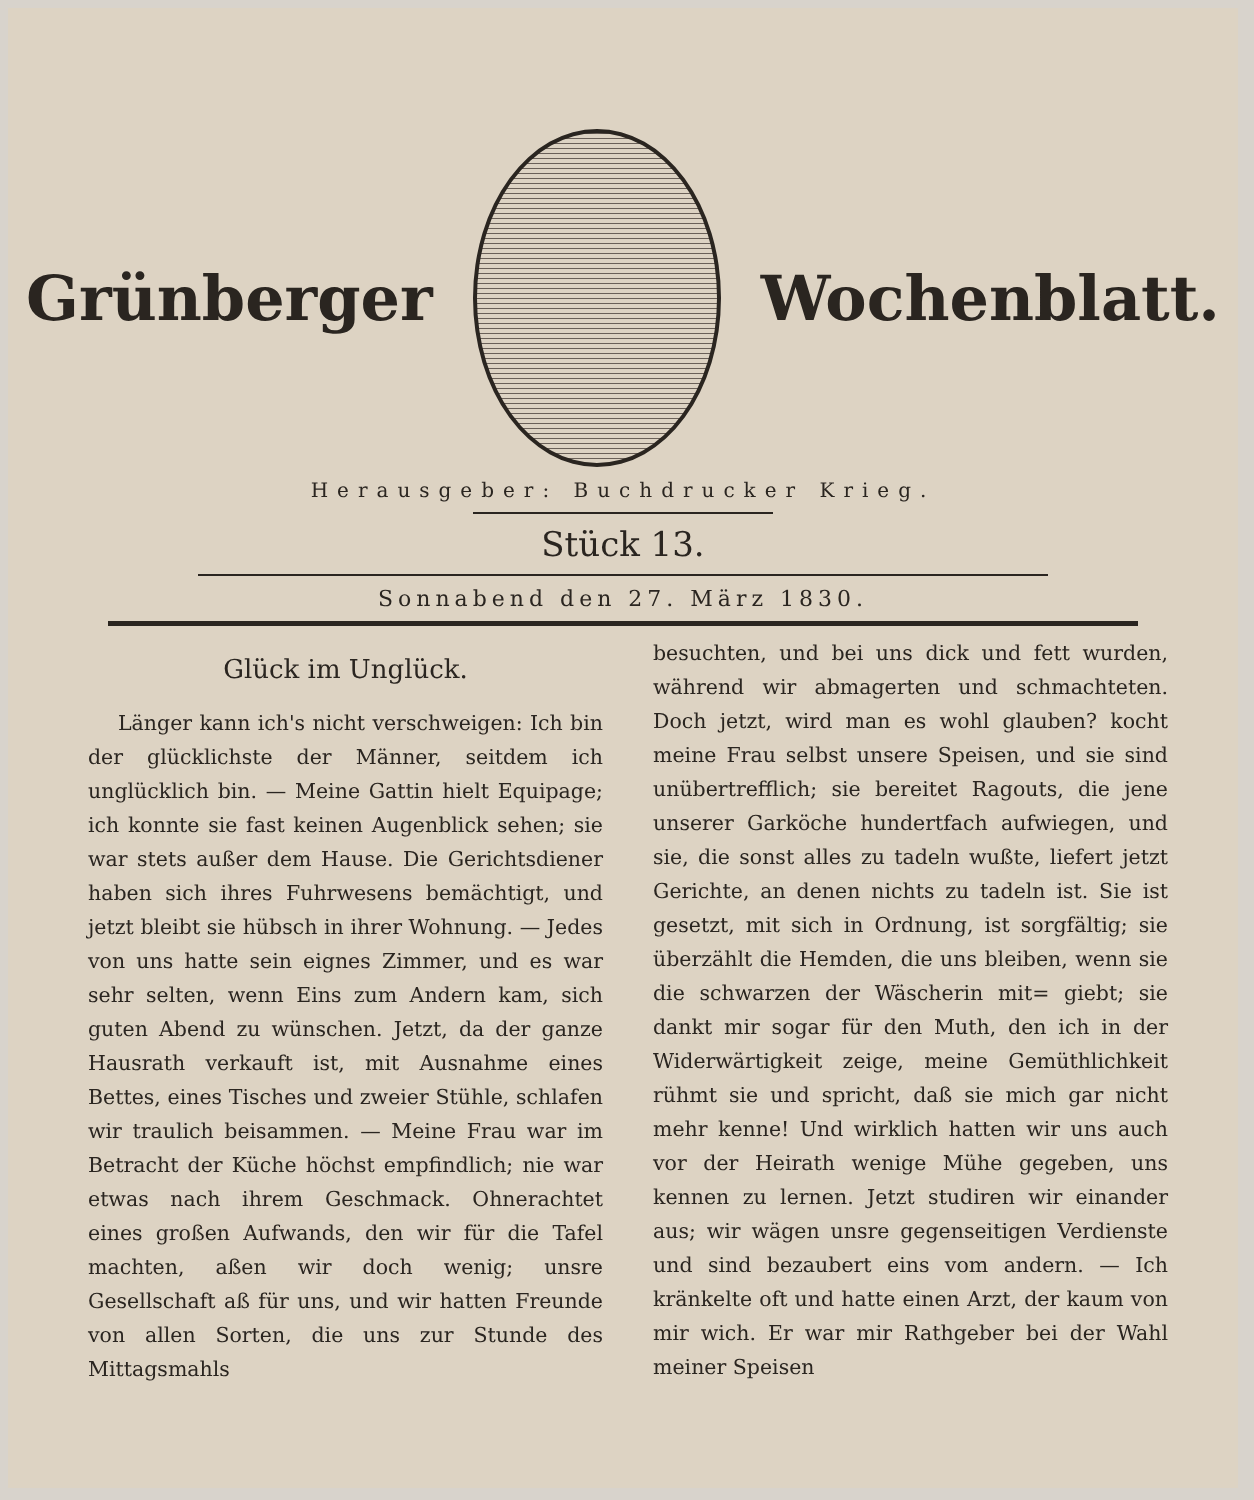Grünberger Wochenblatt.
Herausgeber: Buchdrucker Krieg.
Stück 13.
Sonnabend den 27. März 1830.
Glück im Unglück.
Länger kann ich's nicht verschweigen: Ich bin der glücklichste der Männer, seitdem ich unglücklich bin. — Meine Gattin hielt Equipage; ich konnte sie fast keinen Augenblick sehen; sie war stets außer dem Hause. Die Gerichtsdiener haben sich ihres Fuhrwesens bemächtigt, und jetzt bleibt sie hübsch in ihrer Wohnung. — Jedes von uns hatte sein eignes Zimmer, und es war sehr selten, wenn Eins zum Andern kam, sich guten Abend zu wünschen. Jetzt, da der ganze Hausrath verkauft ist, mit Ausnahme eines Bettes, eines Tisches und zweier Stühle, schlafen wir traulich beisammen. — Meine Frau war im Betracht der Küche höchst empfindlich; nie war etwas nach ihrem Geschmack. Ohnerachtet eines großen Aufwands, den wir für die Tafel machten, aßen wir doch wenig; unsre Gesellschaft aß für uns, und wir hatten Freunde von allen Sorten, die uns zur Stunde des Mittagsmahls
besuchten, und bei uns dick und fett wurden, während wir abmagerten und schmachteten. Doch jetzt, wird man es wohl glauben? kocht meine Frau selbst unsere Speisen, und sie sind unübertrefflich; sie bereitet Ragouts, die jene unserer Garköche hundertfach aufwiegen, und sie, die sonst alles zu tadeln wußte, liefert jetzt Gerichte, an denen nichts zu tadeln ist. Sie ist gesetzt, mit sich in Ordnung, ist sorgfältig; sie überzählt die Hemden, die uns bleiben, wenn sie die schwarzen der Wäscherin mit= giebt; sie dankt mir sogar für den Muth, den ich in der Widerwärtigkeit zeige, meine Gemüthlichkeit rühmt sie und spricht, daß sie mich gar nicht mehr kenne! Und wirklich hatten wir uns auch vor der Heirath wenige Mühe gegeben, uns kennen zu lernen. Jetzt studiren wir einander aus; wir wägen unsre gegenseitigen Verdienste und sind bezaubert eins vom andern. — Ich kränkelte oft und hatte einen Arzt, der kaum von mir wich. Er war mir Rathgeber bei der Wahl meiner Speisen